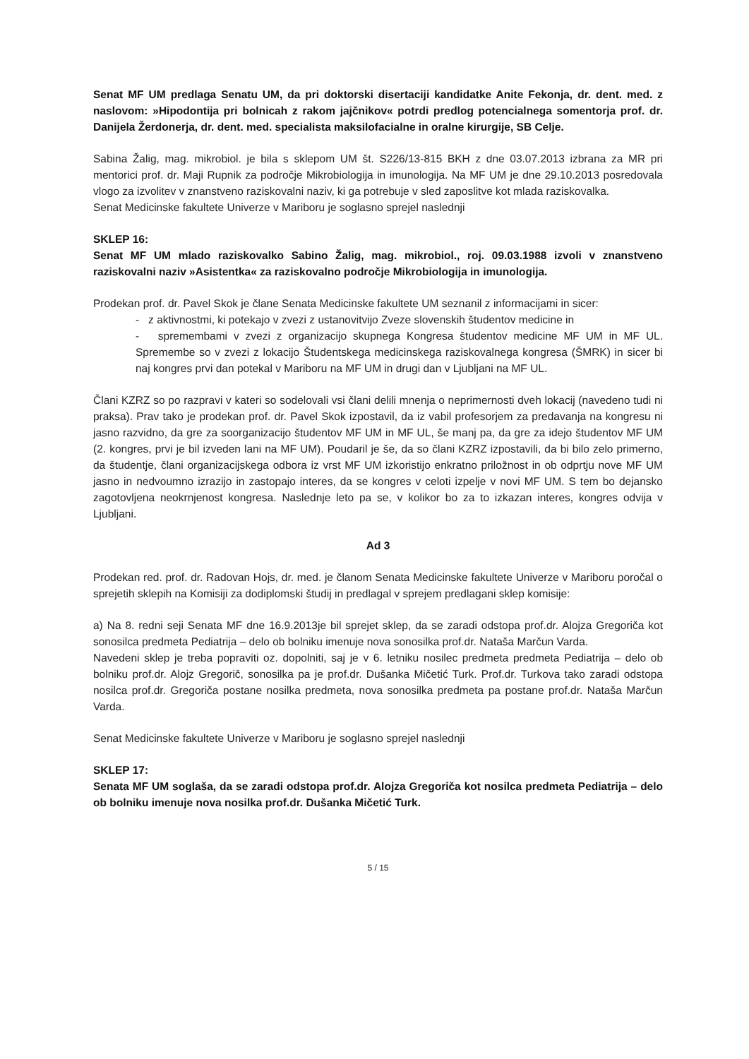Senat MF UM predlaga Senatu UM, da pri doktorski disertaciji kandidatke Anite Fekonja, dr. dent. med. z naslovom: »Hipodontija pri bolnicah z rakom jajčnikov« potrdi predlog potencialnega somentorja prof. dr. Danijela Žerdonerja, dr. dent. med. specialista maksilofacialne in oralne kirurgije, SB Celje.
Sabina Žalig, mag. mikrobiol. je bila s sklepom UM št. S226/13-815 BKH z dne 03.07.2013 izbrana za MR pri mentorici prof. dr. Maji Rupnik za področje Mikrobiologija in imunologija. Na MF UM je dne 29.10.2013 posredovala vlogo za izvolitev v znanstveno raziskovalni naziv, ki ga potrebuje v sled zaposlitve kot mlada raziskovalka.
Senat Medicinske fakultete Univerze v Mariboru je soglasno sprejel naslednji
SKLEP 16:
Senat MF UM mlado raziskovalko Sabino Žalig, mag. mikrobiol., roj. 09.03.1988 izvoli v znanstveno raziskovalni naziv »Asistentka« za raziskovalno področje Mikrobiologija in imunologija.
Prodekan prof. dr. Pavel Skok je člane Senata Medicinske fakultete UM seznanil z informacijami in sicer:
- z aktivnostmi, ki potekajo v zvezi z ustanovitvijo Zveze slovenskih študentov medicine in
- spremembami v zvezi z organizacijo skupnega Kongresa študentov medicine MF UM in MF UL. Spremembe so v zvezi z lokacijo Študentskega medicinskega raziskovalnega kongresa (ŠMRK) in sicer bi naj kongres prvi dan potekal v Mariboru na MF UM in drugi dan v Ljubljani na MF UL.
Člani KZRZ so po razpravi v kateri so sodelovali vsi člani delili mnenja o neprimernosti dveh lokacij (navedeno tudi ni praksa). Prav tako je prodekan prof. dr. Pavel Skok izpostavil, da iz vabil profesorjem za predavanja na kongresu ni jasno razvidno, da gre za soorganizacijo študentov MF UM in MF UL, še manj pa, da gre za idejo študentov MF UM (2. kongres, prvi je bil izveden lani na MF UM). Poudaril je še, da so člani KZRZ izpostavili, da bi bilo zelo primerno, da študentje, člani organizacijskega odbora iz vrst MF UM izkoristijo enkratno priložnost in ob odprtju nove MF UM jasno in nedvoumno izrazijo in zastopajo interes, da se kongres v celoti izpelje v novi MF UM. S tem bo dejansko zagotovljena neokrnjenost kongresa. Naslednje leto pa se, v kolikor bo za to izkazan interes, kongres odvija v Ljubljani.
Ad 3
Prodekan red. prof. dr. Radovan Hojs, dr. med. je članom Senata Medicinske fakultete Univerze v Mariboru poročal o sprejetih sklepih na Komisiji za dodiplomski študij in predlagal v sprejem predlagani sklep komisije:
a) Na 8. redni seji Senata MF dne 16.9.2013je bil sprejet sklep, da se zaradi odstopa prof.dr. Alojza Gregoriča kot sonosilca predmeta Pediatrija – delo ob bolniku imenuje nova sonosilka prof.dr. Nataša Marčun Varda.
Navedeni sklep je treba popraviti oz. dopolniti, saj je v 6. letniku nosilec predmeta predmeta Pediatrija – delo ob bolniku prof.dr. Alojz Gregorič, sonosilka pa je prof.dr. Dušanka Mičetić Turk. Prof.dr. Turkova tako zaradi odstopa nosilca prof.dr. Gregoriča postane nosilka predmeta, nova sonosilka predmeta pa postane prof.dr. Nataša Marčun Varda.
Senat Medicinske fakultete Univerze v Mariboru je soglasno sprejel naslednji
SKLEP 17:
Senata MF UM soglaša, da se zaradi odstopa prof.dr. Alojza Gregoriča kot nosilca predmeta Pediatrija – delo ob bolniku imenuje nova nosilka prof.dr. Dušanka Mičetić Turk.
5 / 15